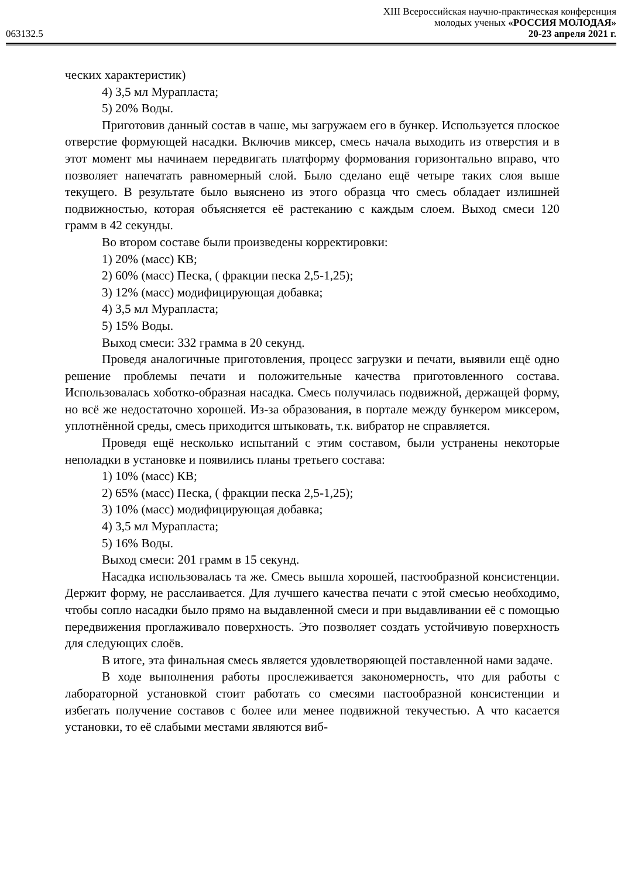XIII Всероссийская научно-практическая конференция
молодых ученых «РОССИЯ МОЛОДАЯ»
063132.5 20-23 апреля 2021 г.
ческих характеристик)
4) 3,5 мл Мурапласта;
5) 20% Воды.
Приготовив данный состав в чаше, мы загружаем его в бункер. Используется плоское отверстие формующей насадки. Включив миксер, смесь начала выходить из отверстия и в этот момент мы начинаем передвигать платформу формования горизонтально вправо, что позволяет напечатать равномерный слой. Было сделано ещё четыре таких слоя выше текущего. В результате было выяснено из этого образца что смесь обладает излишней подвижностью, которая объясняется её растеканию с каждым слоем. Выход смеси 120 грамм в 42 секунды.
Во втором составе были произведены корректировки:
1) 20% (масс) КВ;
2) 60% (масс) Песка, ( фракции песка 2,5-1,25);
3) 12% (масс) модифицирующая добавка;
4) 3,5 мл Мурапласта;
5) 15% Воды.
Выход смеси: 332 грамма в 20 секунд.
Проведя аналогичные приготовления, процесс загрузки и печати, выявили ещё одно решение проблемы печати и положительные качества приготовленного состава. Использовалась хоботко-образная насадка. Смесь получилась подвижной, держащей форму, но всё же недостаточно хорошей. Из-за образования, в портале между бункером миксером, уплотнённой среды, смесь приходится штыковать, т.к. вибратор не справляется.
Проведя ещё несколько испытаний с этим составом, были устранены некоторые неполадки в установке и появились планы третьего состава:
1) 10% (масс) КВ;
2) 65% (масс) Песка, ( фракции песка 2,5-1,25);
3) 10% (масс) модифицирующая добавка;
4) 3,5 мл Мурапласта;
5) 16% Воды.
Выход смеси: 201 грамм в 15 секунд.
Насадка использовалась та же. Смесь вышла хорошей, пастообразной консистенции. Держит форму, не расслаивается. Для лучшего качества печати с этой смесью необходимо, чтобы сопло насадки было прямо на выдавленной смеси и при выдавливании её с помощью передвижения проглаживало поверхность. Это позволяет создать устойчивую поверхность для следующих слоёв.
В итоге, эта финальная смесь является удовлетворяющей поставленной нами задаче.
В ходе выполнения работы прослеживается закономерность, что для работы с лабораторной установкой стоит работать со смесями пастообразной консистенции и избегать получение составов с более или менее подвижной текучестью. А что касается установки, то её слабыми местами являются виб-